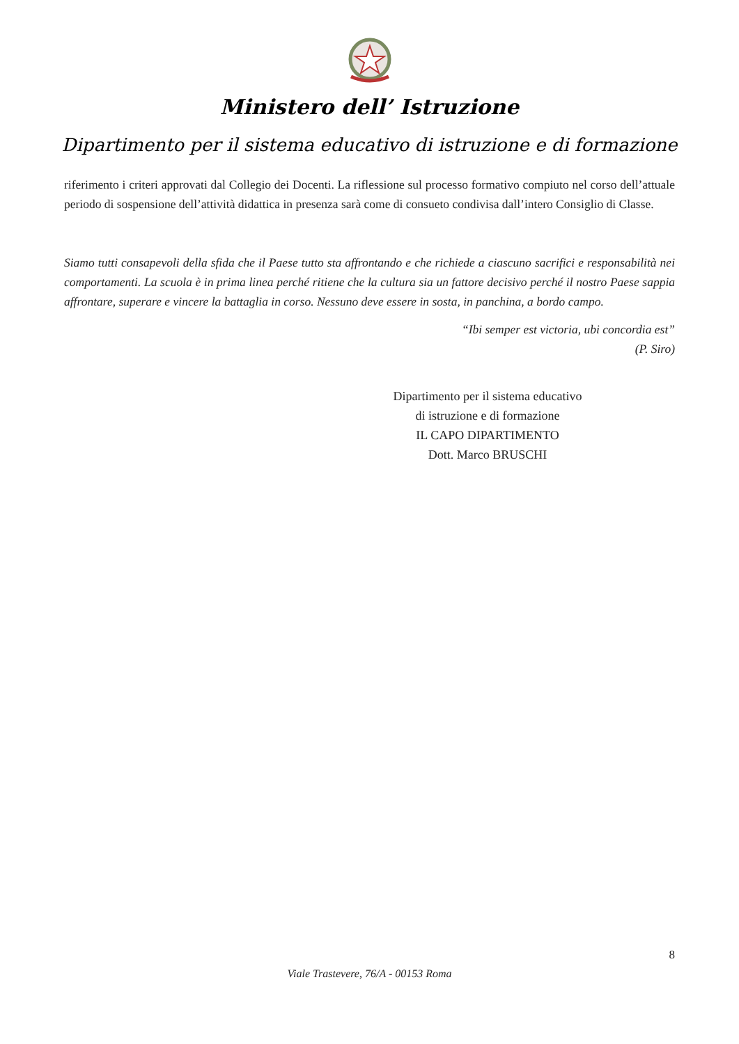Ministero dell’ Istruzione
Dipartimento per il sistema educativo di istruzione e di formazione
riferimento i criteri approvati dal Collegio dei Docenti. La riflessione sul processo formativo compiuto nel corso dell’attuale periodo di sospensione dell’attività didattica in presenza sarà come di consueto condivisa dall’intero Consiglio di Classe.
Siamo tutti consapevoli della sfida che il Paese tutto sta affrontando e che richiede a ciascuno sacrifici e responsabilità nei comportamenti. La scuola è in prima linea perché ritiene che la cultura sia un fattore decisivo perché il nostro Paese sappia affrontare, superare e vincere la battaglia in corso. Nessuno deve essere in sosta, in panchina, a bordo campo.
“Ibi semper est victoria, ubi concordia est”
(P. Siro)
Dipartimento per il sistema educativo
di istruzione e di formazione
IL CAPO DIPARTIMENTO
Dott. Marco BRUSCHI
8
Viale Trastevere, 76/A - 00153 Roma